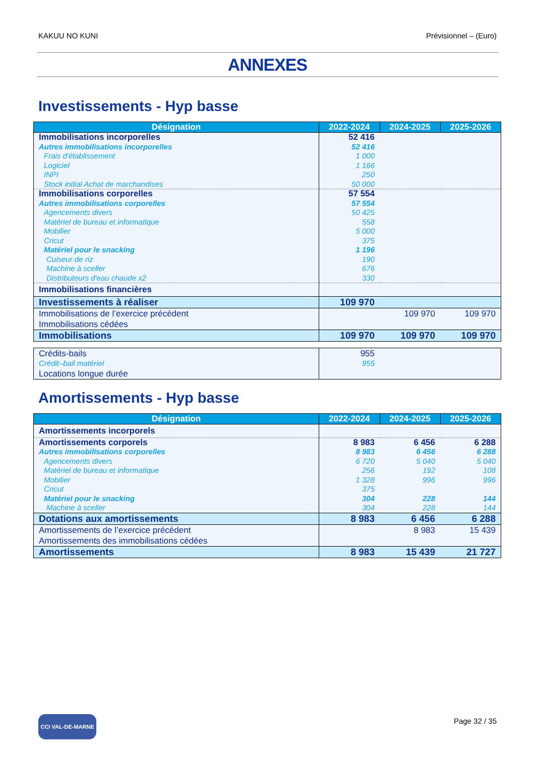KAKUU NO KUNI Prévisionnel – (Euro)
ANNEXES
Investissements - Hyp basse
| Désignation | 2022-2024 | 2024-2025 | 2025-2026 |
| --- | --- | --- | --- |
| Immobilisations incorporelles | 52 416 | | |
| Autres immobilisations incorporelles | 52 416 | | |
| Frais d'établissement | 1 000 | | |
| Logiciel | 1 166 | | |
| INPI | 250 | | |
| Stock initial Achat de marchandises | 50 000 | | |
| Immobilisations corporelles | 57 554 | | |
| Autres immobilisations corporelles | 57 554 | | |
| Agencements divers | 50 425 | | |
| Matériel de bureau et informatique | 558 | | |
| Mobilier | 5 000 | | |
| Cricut | 375 | | |
| Matériel pour le snacking | 1 196 | | |
| Cuiseur de riz | 190 | | |
| Machine à sceller | 676 | | |
| Distributeurs d'eau chaude x2 | 330 | | |
| Immobilisations financières | | | |
| Investissements à réaliser | 109 970 | | |
| Immobilisations de l’exercice précédent | | 109 970 | 109 970 |
| Immobilisations cédées | | | |
| Immobilisations | 109 970 | 109 970 | 109 970 |
| Crédits-bails | 955 | | |
| Crédit–bail matériel | 955 | | |
| Locations longue durée | | | |
Amortissements - Hyp basse
| Désignation | 2022-2024 | 2024-2025 | 2025-2026 |
| --- | --- | --- | --- |
| Amortissements incorporels | | | |
| Amortissements corporels | 8 983 | 6 456 | 6 288 |
| Autres immobilisations corporelles | 8 983 | 6 456 | 6 288 |
| Agencements divers | 6 720 | 5 040 | 5 040 |
| Matériel de bureau et informatique | 256 | 192 | 108 |
| Mobilier | 1 328 | 996 | 996 |
| Cricut | 375 | | |
| Matériel pour le snacking | 304 | 228 | 144 |
| Machine à sceller | 304 | 228 | 144 |
| Dotations aux amortissements | 8 983 | 6 456 | 6 288 |
| Amortissements de l’exercice précédent | | 8 983 | 15 439 |
| Amortissements des immobilisations cédées | | | |
| Amortissements | 8 983 | 15 439 | 21 727 |
CCI VAL-DE-MARNE Page 32 / 35